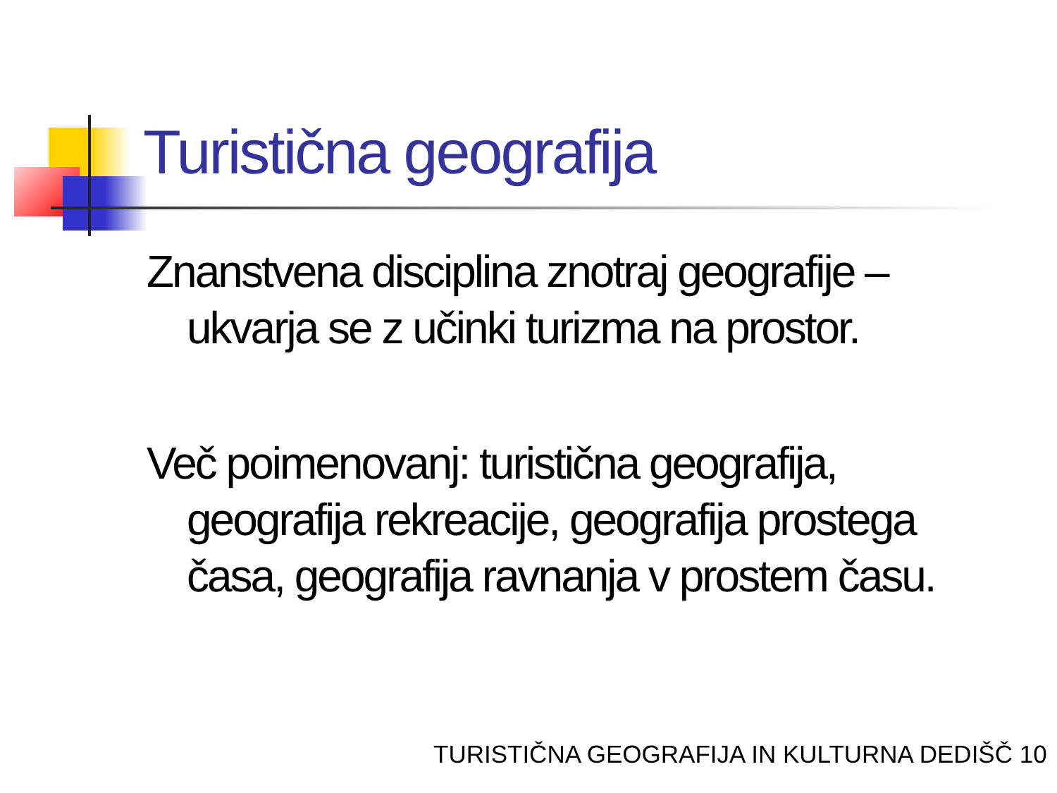Turistična geografija
Znanstvena disciplina znotraj geografije – ukvarja se z učinki turizma na prostor.
Več poimenovanj: turistična geografija, geografija rekreacije, geografija prostega časa, geografija ravnanja v prostem času.
TURISTIČNA GEOGRAFIJA IN KULTURNA DEDIŠČ 10